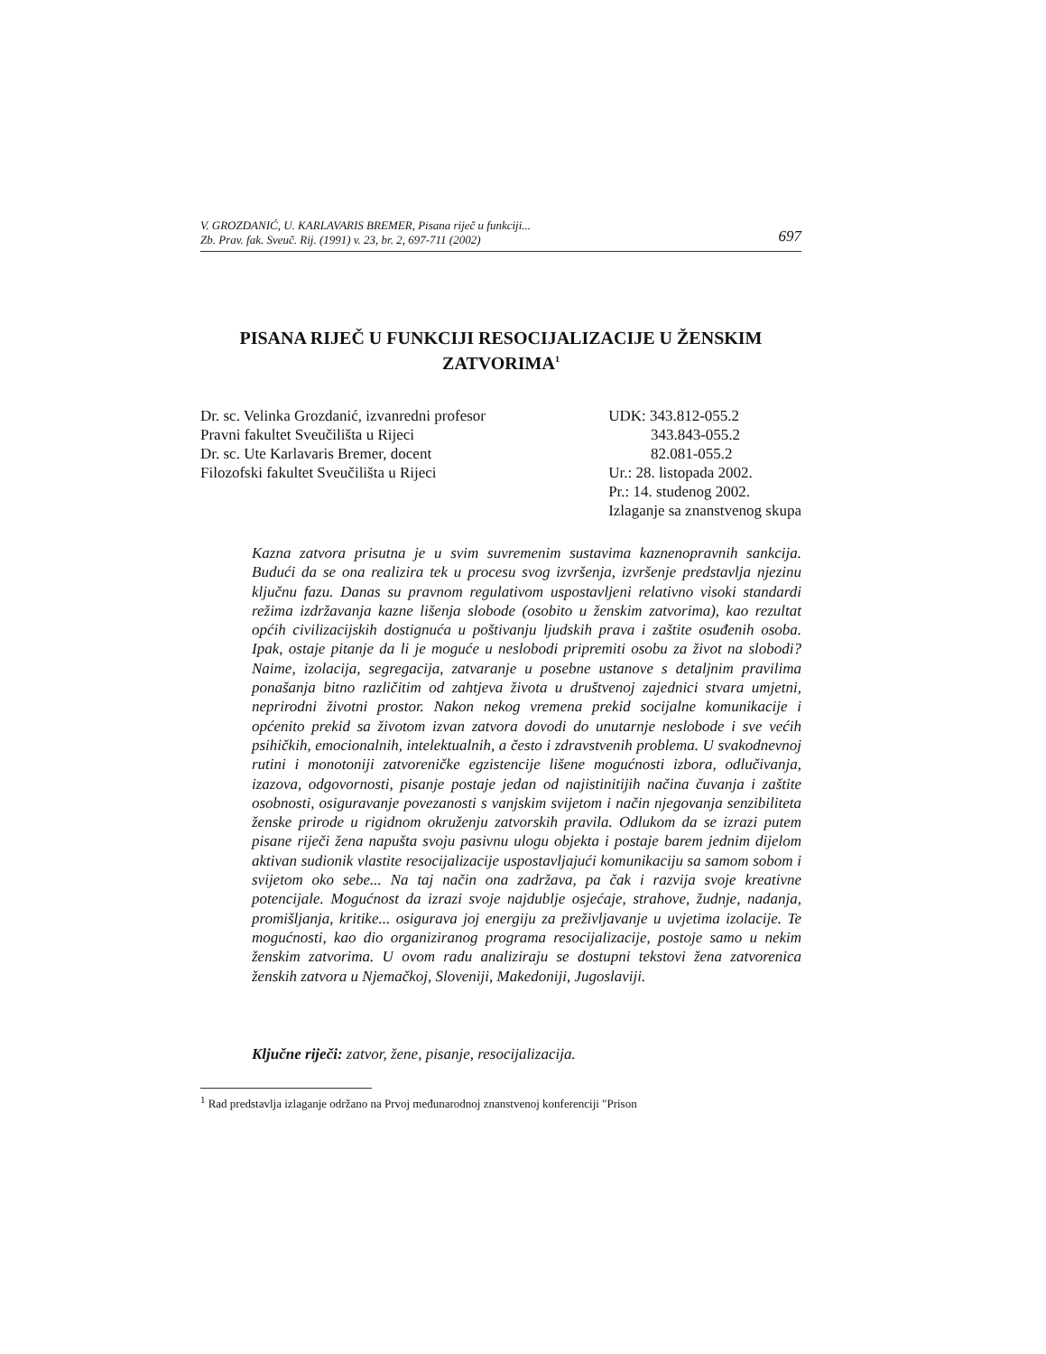V. GROZDANIĆ, U. KARLAVARIS BREMER, Pisana riječ u funkciji...
Zb. Prav. fak. Sveuč. Rij. (1991) v. 23, br. 2, 697-711 (2002) 697
PISANA RIJEČ U FUNKCIJI RESOCIJALIZACIJE U ŽENSKIM ZATVORIMA<sup>1</sup>
Dr. sc. Velinka Grozdanić, izvanredni profesor
Pravni fakultet Sveučilišta u Rijeci
Dr. sc. Ute Karlavaris Bremer, docent
Filozofski fakultet Sveučilišta u Rijeci
UDK: 343.812-055.2
343.843-055.2
82.081-055.2
Ur.: 28. listopada 2002.
Pr.: 14. studenog 2002.
Izlaganje sa znanstvenog skupa
Kazna zatvora prisutna je u svim suvremenim sustavima kaznenopravnih sankcija. Budući da se ona realizira tek u procesu svog izvršenja, izvršenje predstavlja njezinu ključnu fazu. Danas su pravnom regulativom uspostavljeni relativno visoki standardi režima izdržavanja kazne lišenja slobode (osobito u ženskim zatvorima), kao rezultat općih civilizacijskih dostignuća u poštivanju ljudskih prava i zaštite osuđenih osoba. Ipak, ostaje pitanje da li je moguće u neslobodi pripremiti osobu za život na slobodi? Naime, izolacija, segregacija, zatvaranje u posebne ustanove s detaljnim pravilima ponašanja bitno različitim od zahtjeva života u društvenoj zajednici stvara umjetni, neprirodni životni prostor. Nakon nekog vremena prekid socijalne komunikacije i općenito prekid sa životom izvan zatvora dovodi do unutarnje neslobode i sve većih psihičkih, emocionalnih, intelektualnih, a često i zdravstvenih problema. U svakodnevnoj rutini i monotoniji zatvoreničke egzistencije lišene mogućnosti izbora, odlučivanja, izazova, odgovornosti, pisanje postaje jedan od najistinitijih načina čuvanja i zaštite osobnosti, osiguravanje povezanosti s vanjskim svijetom i način njegovanja senzibiliteta ženske prirode u rigidnom okruženju zatvorskih pravila. Odlukom da se izrazi putem pisane riječi žena napušta svoju pasivnu ulogu objekta i postaje barem jednim dijelom aktivan sudionik vlastite resocijalizacije uspostavljajući komunikaciju sa samom sobom i svijetom oko sebe... Na taj način ona zadržava, pa čak i razvija svoje kreativne potencijale. Mogućnost da izrazi svoje najdublje osjećaje, strahove, žudnje, nadanja, promišljanja, kritike... osigurava joj energiju za preživljavanje u uvjetima izolacije. Te mogućnosti, kao dio organiziranog programa resocijalizacije, postoje samo u nekim ženskim zatvorima. U ovom radu analiziraju se dostupni tekstovi žena zatvorenica ženskih zatvora u Njemačkoj, Sloveniji, Makedoniji, Jugoslaviji.
Ključne riječi: zatvor, žene, pisanje, resocijalizacija.
<sup>1</sup> Rad predstavlja izlaganje održano na Prvoj međunarodnoj znanstvenoj konferenciji "Prison